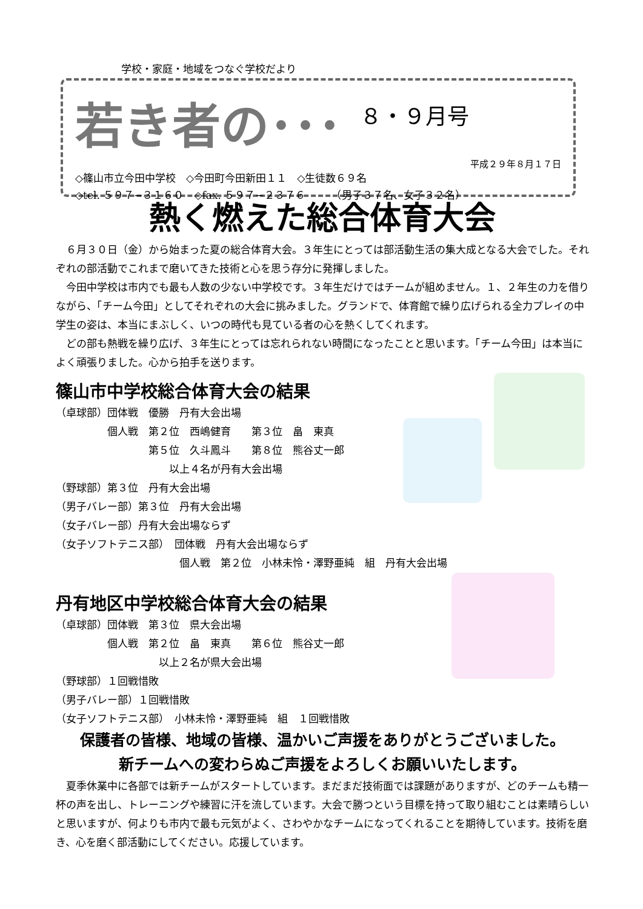学校・家庭・地域をつなぐ学校だより
若き者の･･･ ８・９月号
平成２９年８月１７日
◇篠山市立今田中学校　◇今田町今田新田１１　◇生徒数６９名
◇tel. ５９７−３１６０　◇fax. ５９７−２３７６　　　（男子３７名、女子３２名）
熱く燃えた総合体育大会
６月３０日（金）から始まった夏の総合体育大会。３年生にとっては部活動生活の集大成となる大会でした。それぞれの部活動でこれまで磨いてきた技術と心を思う存分に発揮しました。
今田中学校は市内でも最も人数の少ない中学校です。３年生だけではチームが組めません。１、２年生の力を借りながら、「チーム今田」としてそれぞれの大会に挑みました。グランドで、体育館で繰り広げられる全力プレイの中学生の姿は、本当にまぶしく、いつの時代も見ている者の心を熱くしてくれます。
どの部も熱戦を繰り広げ、３年生にとっては忘れられない時間になったことと思います。「チーム今田」は本当によく頑張りました。心から拍手を送ります。
篠山市中学校総合体育大会の結果
（卓球部）団体戦　優勝　丹有大会出場
　　　　　個人戦　第２位　西嶋健育　　第３位　畠　東真
　　　　　　　　　第５位　久斗鳳斗　　第８位　熊谷丈一郎
　　　　　　　　　　　以上４名が丹有大会出場
（野球部）第３位　丹有大会出場
（男子バレー部）第３位　丹有大会出場
（女子バレー部）丹有大会出場ならず
（女子ソフトテニス部）　団体戦　丹有大会出場ならず
　　　　　　　　　　　　個人戦　第２位　小林未怜・澤野亜純　組　丹有大会出場
丹有地区中学校総合体育大会の結果
（卓球部）団体戦　第３位　県大会出場
　　　　　個人戦　第２位　畠　東真　　第６位　熊谷丈一郎
　　　　　　　　　　以上２名が県大会出場
（野球部）１回戦惜敗
（男子バレー部）１回戦惜敗
（女子ソフトテニス部）　小林未怜・澤野亜純　組　１回戦惜敗
保護者の皆様、地域の皆様、温かいご声援をありがとうございました。
新チームへの変わらぬご声援をよろしくお願いいたします。
夏季休業中に各部では新チームがスタートしています。まだまだ技術面では課題がありますが、どのチームも精一杯の声を出し、トレーニングや練習に汗を流しています。大会で勝つという目標を持って取り組むことは素晴らしいと思いますが、何よりも市内で最も元気がよく、さわやかなチームになってくれることを期待しています。技術を磨き、心を磨く部活動にしてください。応援しています。